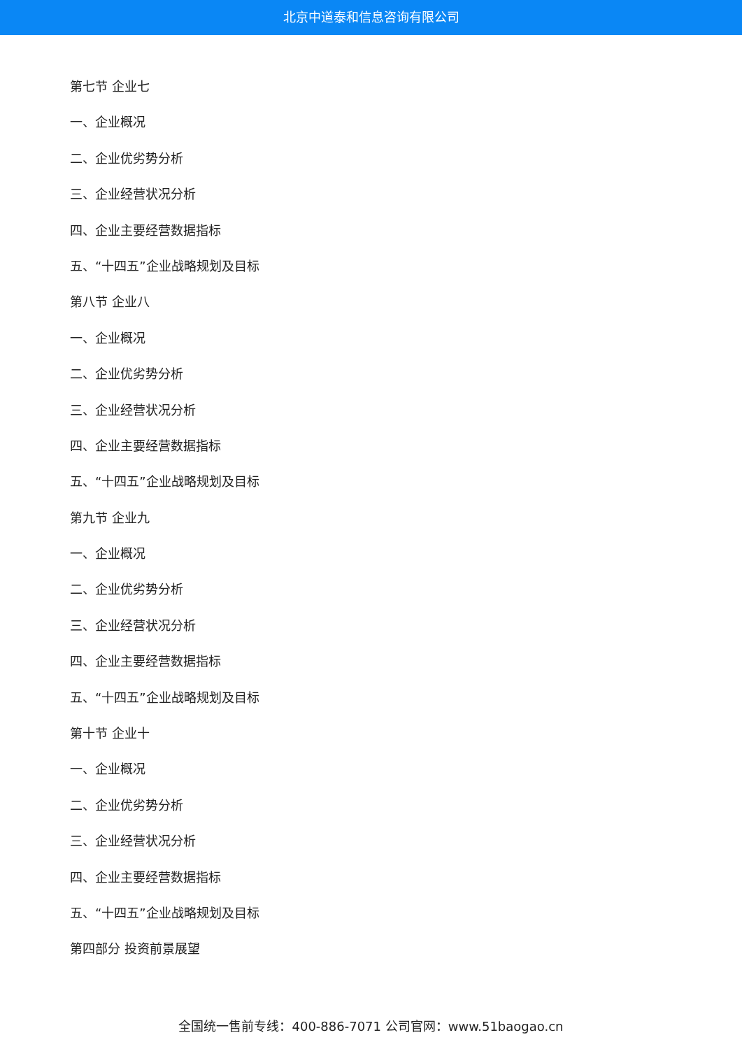北京中道泰和信息咨询有限公司
第七节 企业七
一、企业概况
二、企业优劣势分析
三、企业经营状况分析
四、企业主要经营数据指标
五、“十四五”企业战略规划及目标
第八节 企业八
一、企业概况
二、企业优劣势分析
三、企业经营状况分析
四、企业主要经营数据指标
五、“十四五”企业战略规划及目标
第九节 企业九
一、企业概况
二、企业优劣势分析
三、企业经营状况分析
四、企业主要经营数据指标
五、“十四五”企业战略规划及目标
第十节 企业十
一、企业概况
二、企业优劣势分析
三、企业经营状况分析
四、企业主要经营数据指标
五、“十四五”企业战略规划及目标
第四部分 投资前景展望
全国统一售前专线：400-886-7071 公司官网：www.51baogao.cn